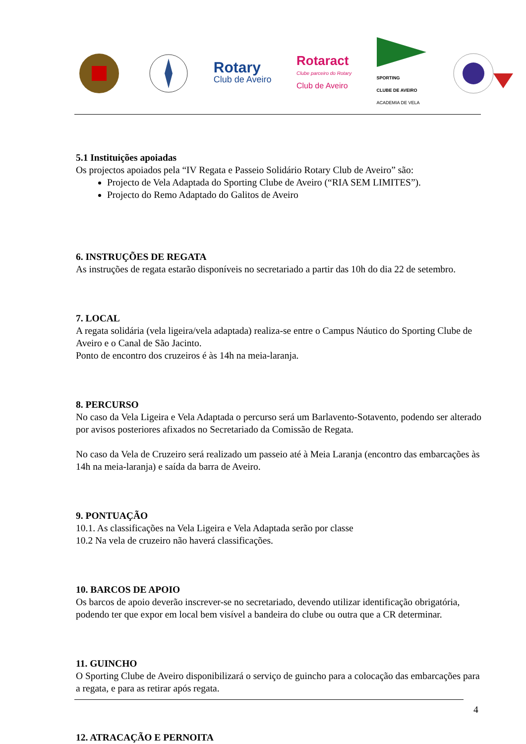Rotary
Club de Aveiro
Rotaract
Clube parceiro do Rotary
Club de Aveiro
SPORTING
CLUBE DE AVEIRO
ACADEMIA DE VELA
5.1 Instituições apoiadas
Os projectos apoiados pela “IV Regata e Passeio Solidário Rotary Club de Aveiro” são:
Projecto de Vela Adaptada do Sporting Clube de Aveiro (“RIA SEM LIMITES”).
Projecto do Remo Adaptado do Galitos de Aveiro
6. INSTRUÇÕES DE REGATA
As instruções de regata estarão disponíveis no secretariado a partir das 10h do dia 22 de setembro.
7. LOCAL
A regata solidária (vela ligeira/vela adaptada) realiza-se entre o Campus Náutico do Sporting Clube de Aveiro e o Canal de São Jacinto.
Ponto de encontro dos cruzeiros é às 14h na meia-laranja.
8. PERCURSO
No caso da Vela Ligeira e Vela Adaptada o percurso será um Barlavento-Sotavento, podendo ser alterado por avisos posteriores afixados no Secretariado da Comissão de Regata.
No caso da Vela de Cruzeiro será realizado um passeio até à Meia Laranja (encontro das embarcações às 14h na meia-laranja) e saída da barra de Aveiro.
9. PONTUAÇÃO
10.1. As classificações na Vela Ligeira e Vela Adaptada serão por classe
10.2 Na vela de cruzeiro não haverá classificações.
10. BARCOS DE APOIO
Os barcos de apoio deverão inscrever-se no secretariado, devendo utilizar identificação obrigatória, podendo ter que expor em local bem visível a bandeira do clube ou outra que a CR determinar.
11. GUINCHO
O Sporting Clube de Aveiro disponibilizará o serviço de guincho para a colocação das embarcações para a regata, e para as retirar após regata.
12. ATRACAÇÃO E PERNOITA
4